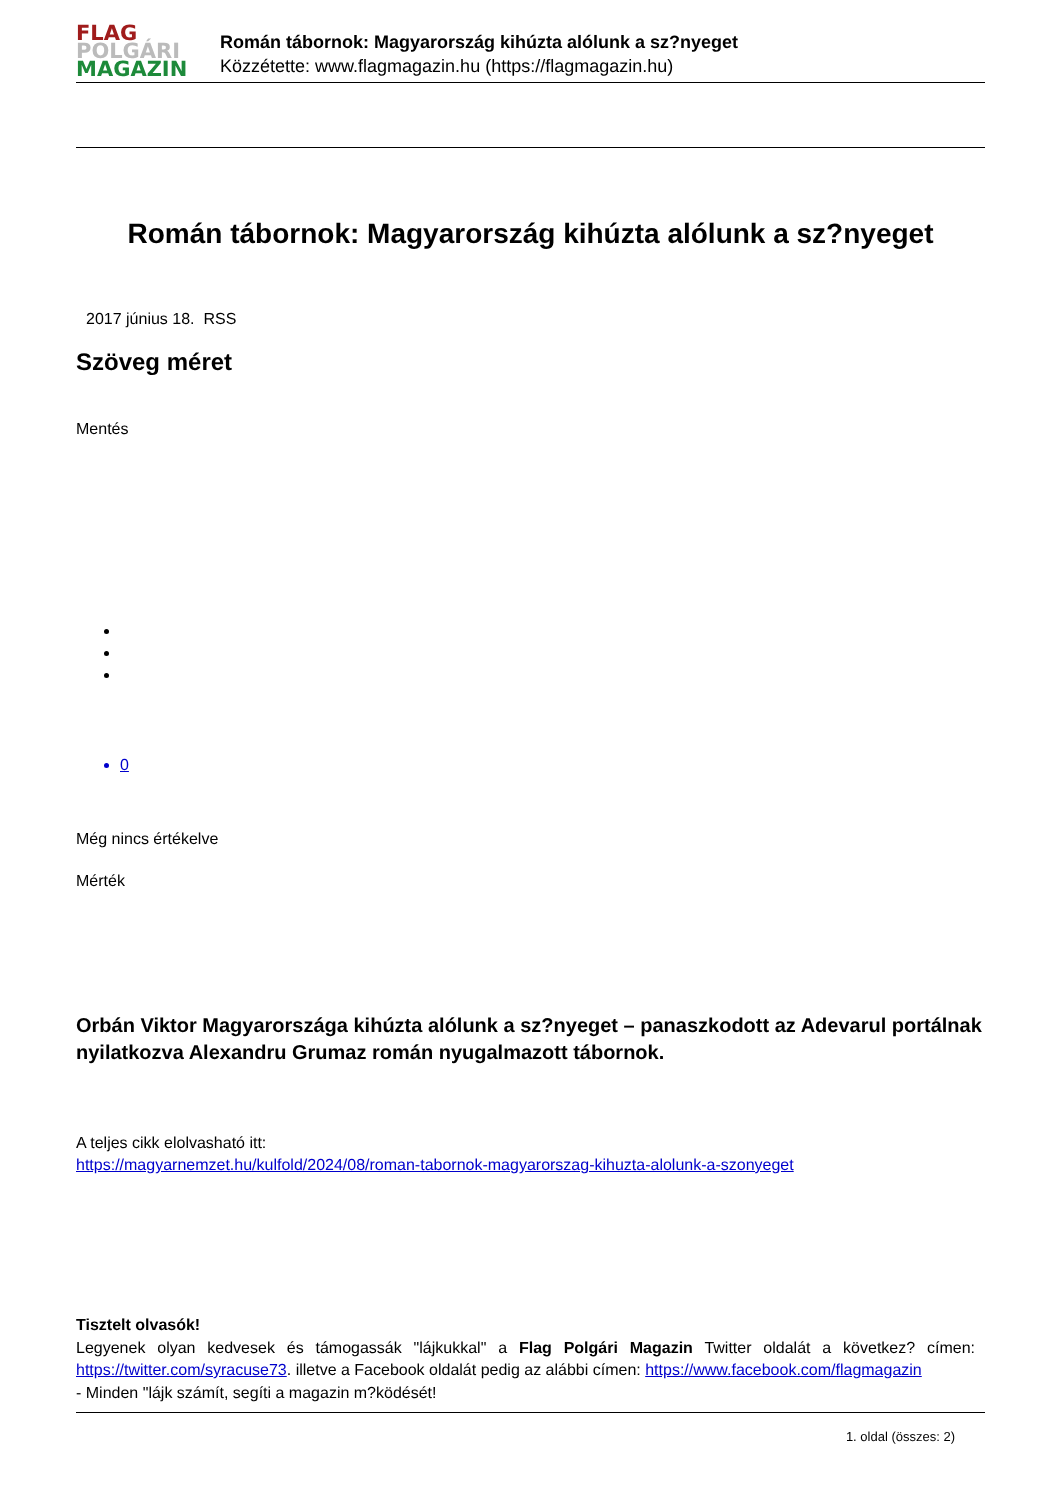FLAG
POLGÁRI
MAGAZIN
Román tábornok: Magyarország kihúzta alólunk a sz?nyeget
Közzétette: www.flagmagazin.hu (https://flagmagazin.hu)
Román tábornok: Magyarország kihúzta alólunk a sz?nyeget
2017 június 18. RSS
Szöveg méret
Mentés
0
Még nincs értékelve
Mérték
Orbán Viktor Magyarországa kihúzta alólunk a sz?nyeget – panaszkodott az Adevarul portálnak nyilatkozva Alexandru Grumaz román nyugalmazott tábornok.
A teljes cikk elolvasható itt:
https://magyarnemzet.hu/kulfold/2024/08/roman-tabornok-magyarorszag-kihuzta-alolunk-a-szonyeget
Tisztelt olvasók!
Legyenek olyan kedvesek és támogassák "lájkukkal" a Flag Polgári Magazin Twitter oldalát a következ? címen: https://twitter.com/syracuse73. illetve a Facebook oldalát pedig az alábbi címen: https://www.facebook.com/flagmagazin
- Minden "lájk számít, segíti a magazin m?ködését!
1. oldal (összes: 2)